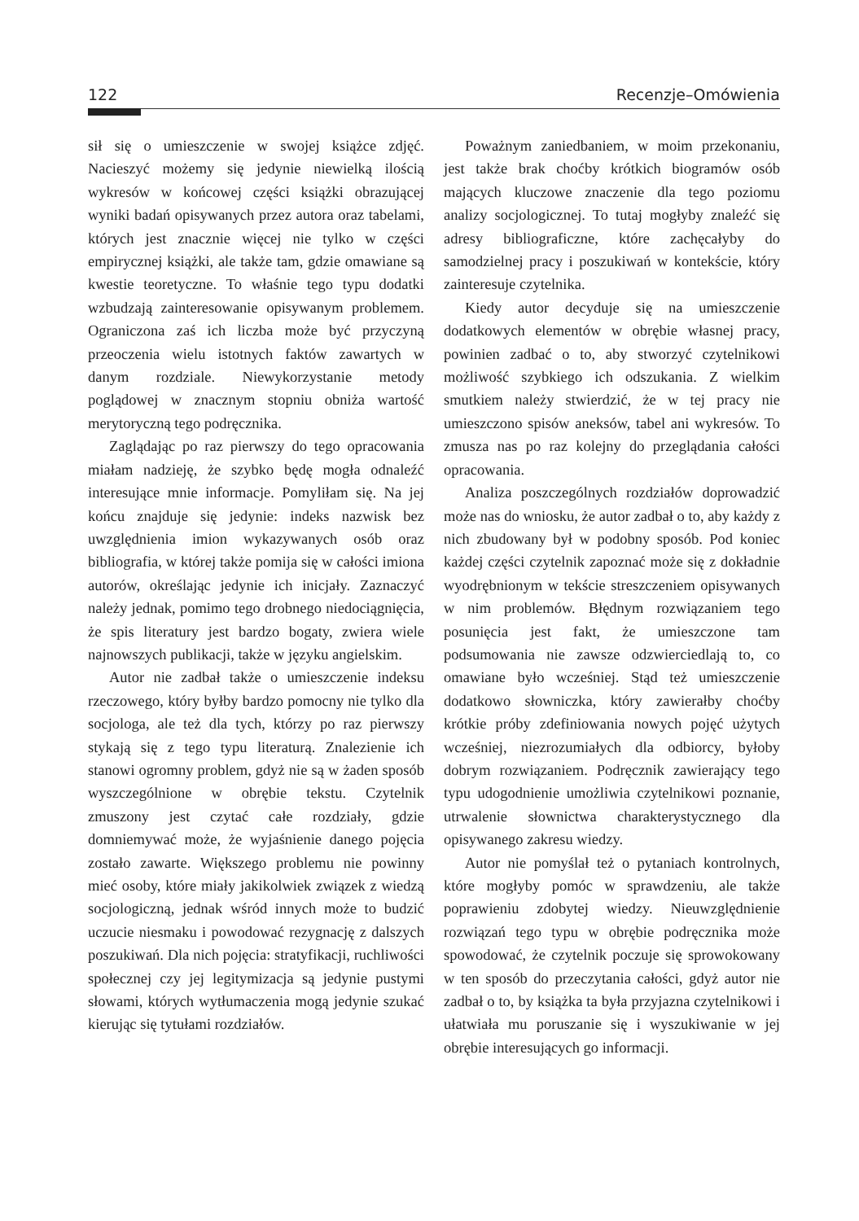122 Recenzje–Omówienia
sił się o umieszczenie w swojej książce zdjęć. Nacieszyć możemy się jedynie niewielką ilością wykresów w końcowej części książki obrazującej wyniki badań opisywanych przez autora oraz tabelami, których jest znacznie więcej nie tylko w części empirycznej książki, ale także tam, gdzie omawiane są kwestie teoretyczne. To właśnie tego typu dodatki wzbudzają zainteresowanie opisywanym problemem. Ograniczona zaś ich liczba może być przyczyną przeoczenia wielu istotnych faktów zawartych w danym rozdziale. Niewykorzystanie metody poglądowej w znacznym stopniu obniża wartość merytoryczną tego podręcznika.
Zaglądając po raz pierwszy do tego opracowania miałam nadzieję, że szybko będę mogła odnaleźć interesujące mnie informacje. Pomyliłam się. Na jej końcu znajduje się jedynie: indeks nazwisk bez uwzględnienia imion wykazywanych osób oraz bibliografia, w której także pomija się w całości imiona autorów, określając jedynie ich inicjały. Zaznaczyć należy jednak, pomimo tego drobnego niedociągnięcia, że spis literatury jest bardzo bogaty, zwiera wiele najnowszych publikacji, także w języku angielskim.
Autor nie zadbał także o umieszczenie indeksu rzeczowego, który byłby bardzo pomocny nie tylko dla socjologa, ale też dla tych, którzy po raz pierwszy stykają się z tego typu literaturą. Znalezienie ich stanowi ogromny problem, gdyż nie są w żaden sposób wyszczególnione w obrębie tekstu. Czytelnik zmuszony jest czytać całe rozdziały, gdzie domniemywać może, że wyjaśnienie danego pojęcia zostało zawarte. Większego problemu nie powinny mieć osoby, które miały jakikolwiek związek z wiedzą socjologiczną, jednak wśród innych może to budzić uczucie niesmaku i powodować rezygnację z dalszych poszukiwań. Dla nich pojęcia: stratyfikacji, ruchliwości społecznej czy jej legitymizacja są jedynie pustymi słowami, których wytłumaczenia mogą jedynie szukać kierując się tytułami rozdziałów.
Poważnym zaniedbaniem, w moim przekonaniu, jest także brak choćby krótkich biogramów osób mających kluczowe znaczenie dla tego poziomu analizy socjologicznej. To tutaj mogłyby znaleźć się adresy bibliograficzne, które zachęcałyby do samodzielnej pracy i poszukiwań w kontekście, który zainteresuje czytelnika.
Kiedy autor decyduje się na umieszczenie dodatkowych elementów w obrębie własnej pracy, powinien zadbać o to, aby stworzyć czytelnikowi możliwość szybkiego ich odszukania. Z wielkim smutkiem należy stwierdzić, że w tej pracy nie umieszczono spisów aneksów, tabel ani wykresów. To zmusza nas po raz kolejny do przeglądania całości opracowania.
Analiza poszczególnych rozdziałów doprowadzić może nas do wniosku, że autor zadbał o to, aby każdy z nich zbudowany był w podobny sposób. Pod koniec każdej części czytelnik zapoznać może się z dokładnie wyodrębnionym w tekście streszczeniem opisywanych w nim problemów. Błędnym rozwiązaniem tego posunięcia jest fakt, że umieszczone tam podsumowania nie zawsze odzwierciedlają to, co omawiane było wcześniej. Stąd też umieszczenie dodatkowo słowniczka, który zawierałby choćby krótkie próby zdefiniowania nowych pojęć użytych wcześniej, niezrozumiałych dla odbiorcy, byłoby dobrym rozwiązaniem. Podręcznik zawierający tego typu udogodnienie umożliwia czytelnikowi poznanie, utrwalenie słownictwa charakterystycznego dla opisywanego zakresu wiedzy.
Autor nie pomyślał też o pytaniach kontrolnych, które mogłyby pomóc w sprawdzeniu, ale także poprawieniu zdobytej wiedzy. Nieuwzględnienie rozwiązań tego typu w obrębie podręcznika może spowodować, że czytelnik poczuje się sprowokowany w ten sposób do przeczytania całości, gdyż autor nie zadbał o to, by książka ta była przyjazna czytelnikowi i ułatwiała mu poruszanie się i wyszukiwanie w jej obrębie interesujących go informacji.